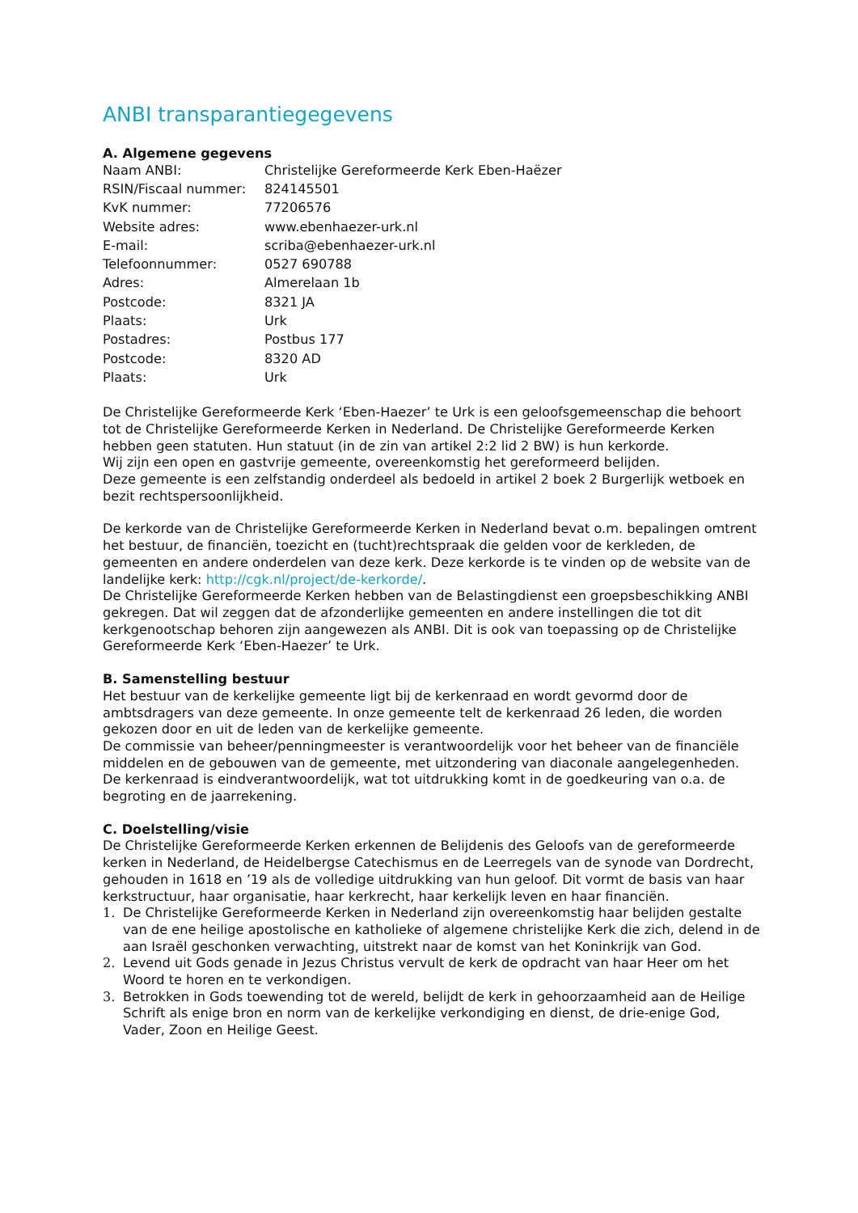ANBI transparantiegegevens
A. Algemene gegevens
| Naam ANBI: | Christelijke Gereformeerde Kerk Eben-Haëzer |
| RSIN/Fiscaal nummer: | 824145501 |
| KvK nummer: | 77206576 |
| Website adres: | www.ebenhaezer-urk.nl |
| E-mail: | scriba@ebenhaezer-urk.nl |
| Telefoonnummer: | 0527 690788 |
| Adres: | Almerelaan 1b |
| Postcode: | 8321 JA |
| Plaats: | Urk |
| Postadres: | Postbus 177 |
| Postcode: | 8320 AD |
| Plaats: | Urk |
De Christelijke Gereformeerde Kerk ‘Eben-Haezer’ te Urk is een geloofsgemeenschap die behoort tot de Christelijke Gereformeerde Kerken in Nederland. De Christelijke Gereformeerde Kerken hebben geen statuten. Hun statuut (in de zin van artikel 2:2 lid 2 BW) is hun kerkorde.
Wij zijn een open en gastvrije gemeente, overeenkomstig het gereformeerd belijden.
Deze gemeente is een zelfstandig onderdeel als bedoeld in artikel 2 boek 2 Burgerlijk wetboek en bezit rechtspersoonlijkheid.
De kerkorde van de Christelijke Gereformeerde Kerken in Nederland bevat o.m. bepalingen omtrent het bestuur, de financiën, toezicht en (tucht)rechtspraak die gelden voor de kerkleden, de gemeenten en andere onderdelen van deze kerk. Deze kerkorde is te vinden op de website van de landelijke kerk: http://cgk.nl/project/de-kerkorde/.
De Christelijke Gereformeerde Kerken hebben van de Belastingdienst een groepsbeschikking ANBI gekregen. Dat wil zeggen dat de afzonderlijke gemeenten en andere instellingen die tot dit kerkgenootschap behoren zijn aangewezen als ANBI. Dit is ook van toepassing op de Christelijke Gereformeerde Kerk ‘Eben-Haezer’ te Urk.
B. Samenstelling bestuur
Het bestuur van de kerkelijke gemeente ligt bij de kerkenraad en wordt gevormd door de ambtsdragers van deze gemeente. In onze gemeente telt de kerkenraad 26 leden, die worden gekozen door en uit de leden van de kerkelijke gemeente.
De commissie van beheer/penningmeester is verantwoordelijk voor het beheer van de financiële middelen en de gebouwen van de gemeente, met uitzondering van diaconale aangelegenheden.
De kerkenraad is eindverantwoordelijk, wat tot uitdrukking komt in de goedkeuring van o.a. de begroting en de jaarrekening.
C. Doelstelling/visie
De Christelijke Gereformeerde Kerken erkennen de Belijdenis des Geloofs van de gereformeerde kerken in Nederland, de Heidelbergse Catechismus en de Leerregels van de synode van Dordrecht, gehouden in 1618 en ’19 als de volledige uitdrukking van hun geloof. Dit vormt de basis van haar kerkstructuur, haar organisatie, haar kerkrecht, haar kerkelijk leven en haar financiën.
1. De Christelijke Gereformeerde Kerken in Nederland zijn overeenkomstig haar belijden gestalte van de ene heilige apostolische en katholieke of algemene christelijke Kerk die zich, delend in de aan Israël geschonken verwachting, uitstrekt naar de komst van het Koninkrijk van God.
2. Levend uit Gods genade in Jezus Christus vervult de kerk de opdracht van haar Heer om het Woord te horen en te verkondigen.
3. Betrokken in Gods toewending tot de wereld, belijdt de kerk in gehoorzaamheid aan de Heilige Schrift als enige bron en norm van de kerkelijke verkondiging en dienst, de drie-enige God, Vader, Zoon en Heilige Geest.